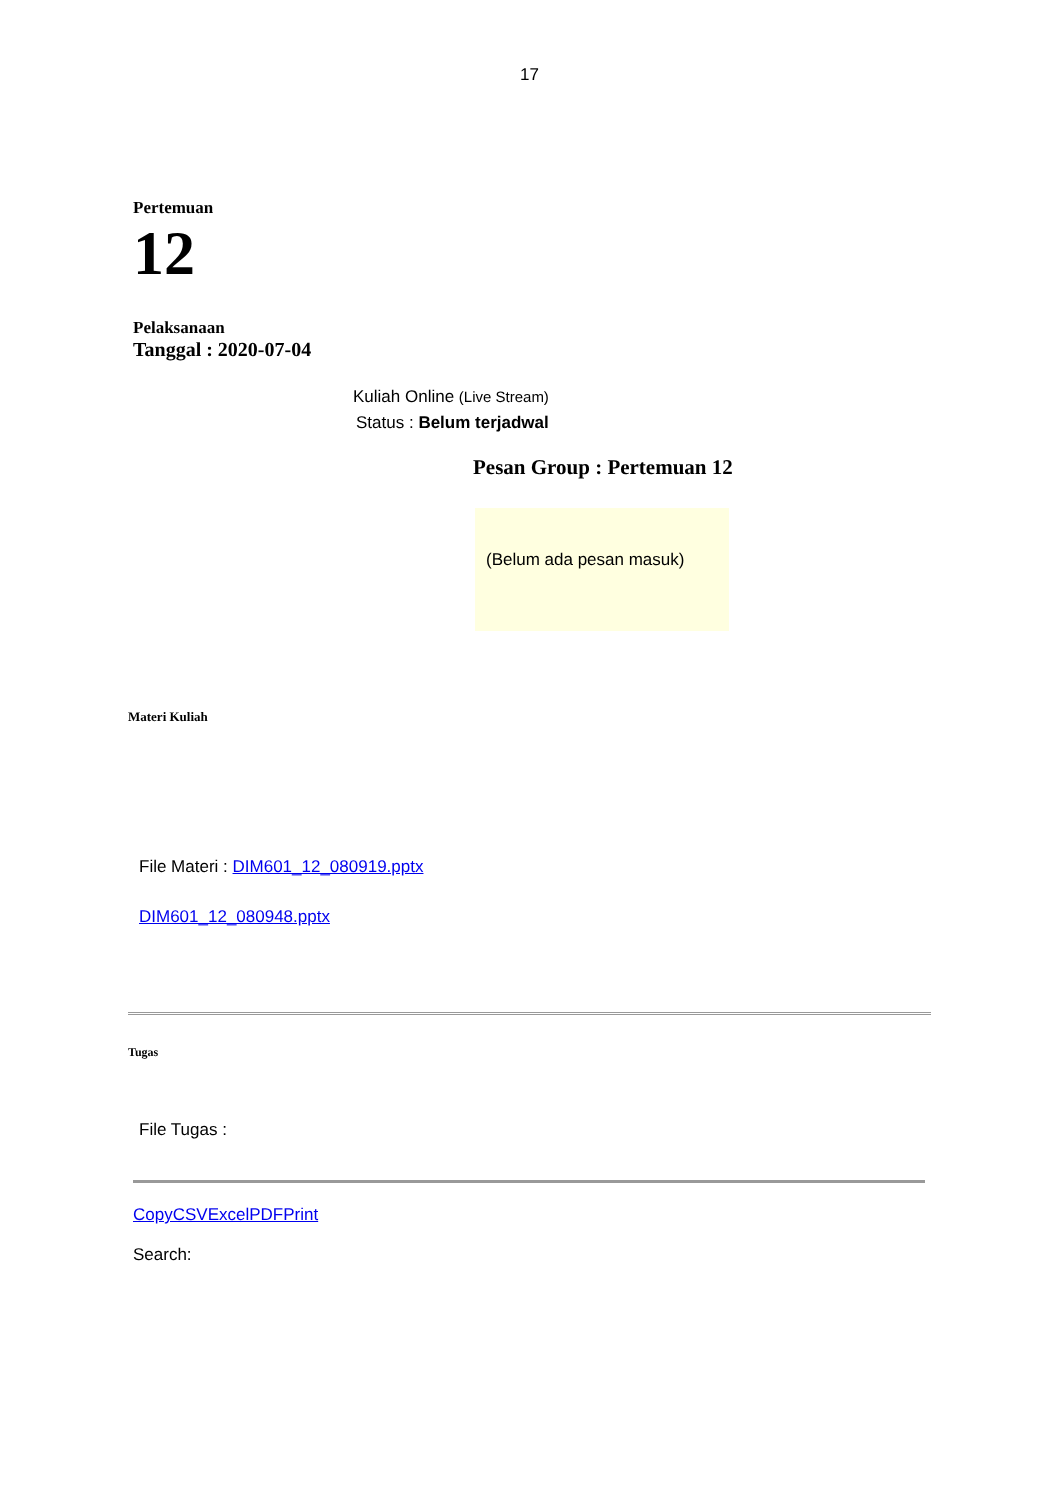17
Pertemuan
12
Pelaksanaan
Tanggal : 2020-07-04
Kuliah Online (Live Stream)
Status : Belum terjadwal
Pesan Group : Pertemuan 12
(Belum ada pesan masuk)
Materi Kuliah
File Materi : DIM601_12_080919.pptx
DIM601_12_080948.pptx
Tugas
File Tugas :
CopyCSVExcelPDFPrint
Search: